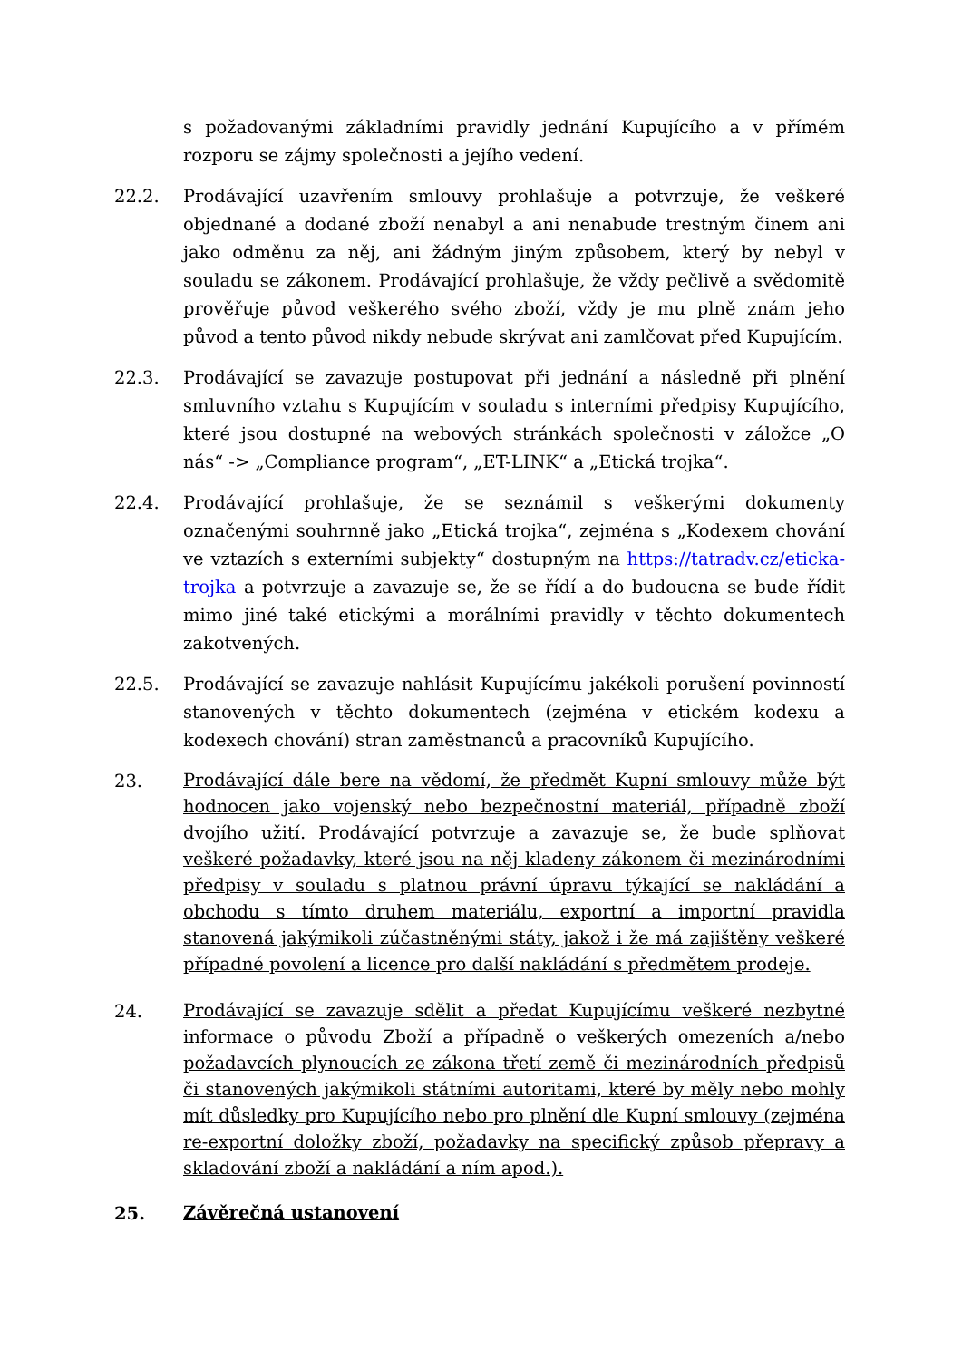s požadovanými základními pravidly jednání Kupujícího a v přímém rozporu se zájmy společnosti a jejího vedení.
22.2. Prodávající uzavřením smlouvy prohlašuje a potvrzuje, že veškeré objednané a dodané zboží nenabyl a ani nenabude trestným činem ani jako odměnu za něj, ani žádným jiným způsobem, který by nebyl v souladu se zákonem. Prodávající prohlašuje, že vždy pečlivě a svědomitě prověřuje původ veškerého svého zboží, vždy je mu plně znám jeho původ a tento původ nikdy nebude skrývat ani zamlčovat před Kupujícím.
22.3. Prodávající se zavazuje postupovat při jednání a následně při plnění smluvního vztahu s Kupujícím v souladu s interními předpisy Kupujícího, které jsou dostupné na webových stránkách společnosti v záložce „O nás“ -> „Compliance program“, „ET-LINK“ a „Etická trojka“.
22.4. Prodávající prohlašuje, že se seznámil s veškerými dokumenty označenými souhrnně jako „Etická trojka“, zejména s „Kodexem chování ve vztazích s externími subjekty“ dostupným na https://tatradv.cz/eticka-trojka a potvrzuje a zavazuje se, že se řídí a do budoucna se bude řídit mimo jiné také etickými a morálními pravidly v těchto dokumentech zakotvených.
22.5. Prodávající se zavazuje nahlásit Kupujícímu jakékoli porušení povinností stanovených v těchto dokumentech (zejména v etickém kodexu a kodexech chování) stran zaměstnanců a pracovníků Kupujícího.
23.
Prodávající dále bere na vědomí, že předmět Kupní smlouvy může být hodnocen jako vojenský nebo bezpečnostní materiál, případně zboží dvojího užití. Prodávající potvrzuje a zavazuje se, že bude splňovat veškeré požadavky, které jsou na něj kladeny zákonem či mezinárodními předpisy v souladu s platnou právní úpravu týkající se nakládání a obchodu s tímto druhem materiálu, exportní a importní pravidla stanovená jakýmikoli zúčastněnými státy, jakož i že má zajištěny veškeré případné povolení a licence pro další nakládání s předmětem prodeje.
24.
Prodávající se zavazuje sdělit a předat Kupujícímu veškeré nezbytné informace o původu Zboží a případně o veškerých omezeních a/nebo požadavcích plynoucích ze zákona třetí země či mezinárodních předpisů či stanovených jakýmikoli státními autoritami, které by měly nebo mohly mít důsledky pro Kupujícího nebo pro plnění dle Kupní smlouvy (zejména re-exportní doložky zboží, požadavky na specifický způsob přepravy a skladování zboží a nakládání a ním apod.).
25.
Závěrečná ustanovení